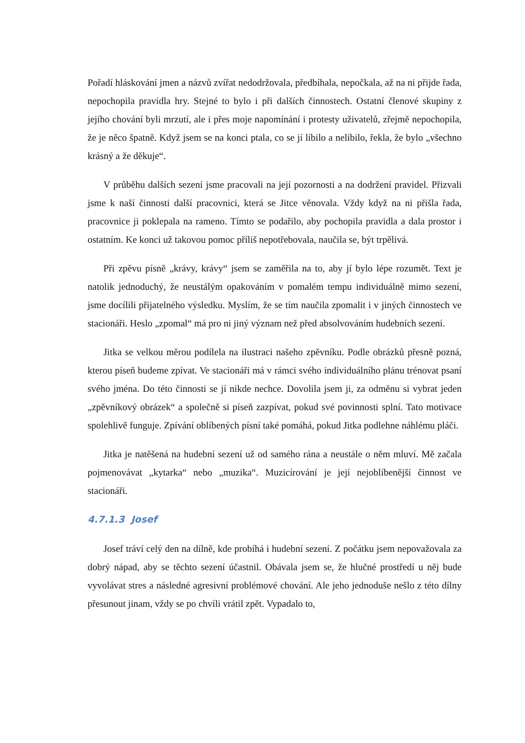Pořadí hláskování jmen a názvů zvířat nedodržovala, předbíhala, nepočkala, až na ni přijde řada, nepochopila pravidla hry. Stejné to bylo i při dalších činnostech. Ostatní členové skupiny z jejího chování byli mrzutí, ale i přes moje napomínání i protesty uživatelů, zřejmě nepochopila, že je něco špatně. Když jsem se na konci ptala, co se jí líbilo a nelíbilo, řekla, že bylo „všechno krásný a že děkuje“.
V průběhu dalších sezení jsme pracovali na její pozornosti a na dodržení pravidel. Přizvali jsme k naší činnosti další pracovnici, která se Jitce věnovala. Vždy když na ni přišla řada, pracovnice ji poklepala na rameno. Tímto se podařilo, aby pochopila pravidla a dala prostor i ostatním. Ke konci už takovou pomoc příliš nepotřebovala, naučila se, být trpělivá.
Při zpěvu písně „krávy, krávy“ jsem se zaměřila na to, aby jí bylo lépe rozumět. Text je natolik jednoduchý, že neustálým opakováním v pomalém tempu individuálně mimo sezení, jsme docílili přijatelného výsledku. Myslím, že se tím naučila zpomalit i v jiných činnostech ve stacionáři. Heslo „zpomal“ má pro ni jiný význam než před absolvováním hudebních sezení.
Jitka se velkou měrou podílela na ilustraci našeho zpěvníku. Podle obrázků přesně pozná, kterou píseň budeme zpívat. Ve stacionáři má v rámci svého individuálního plánu trénovat psaní svého jména. Do této činnosti se jí nikde nechce. Dovolila jsem ji, za odměnu si vybrat jeden „zpěvníkový obrázek“ a společně si píseň zazpívat, pokud své povinnosti splní. Tato motivace spolehlivě funguje. Zpívání oblíbených písní také pomáhá, pokud Jitka podlehne náhlému pláči.
Jitka je natěšená na hudební sezení už od samého rána a neustále o něm mluví. Mě začala pojmenovávat „kytarka“ nebo „muzika“. Muzicírování je její nejoblíbenější činnost ve stacionáři.
4.7.1.3 Josef
Josef tráví celý den na dílně, kde probíhá i hudební sezení. Z počátku jsem nepovažovala za dobrý nápad, aby se těchto sezení účastnil. Obávala jsem se, že hlučné prostředí u něj bude vyvolávat stres a následné agresivní problémové chování. Ale jeho jednoduše nešlo z této dílny přesunout jinam, vždy se po chvíli vrátil zpět. Vypadalo to,